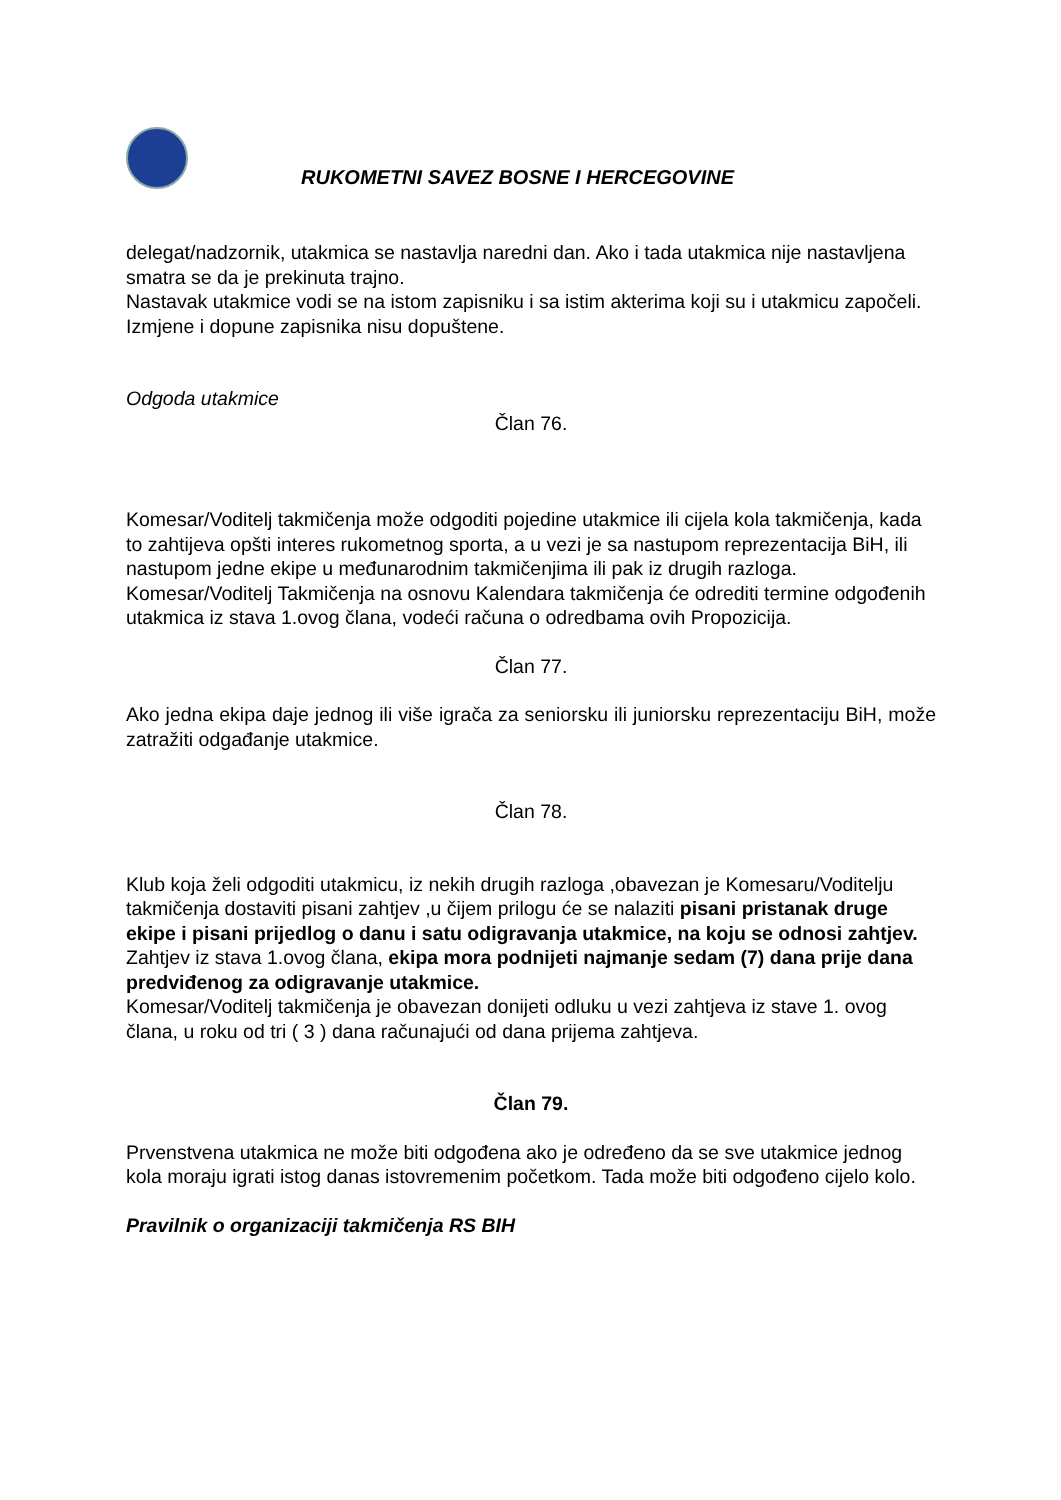RUKOMETNI SAVEZ BOSNE I HERCEGOVINE
delegat/nadzornik, utakmica se nastavlja naredni dan. Ako i tada utakmica nije nastavljena smatra se da je prekinuta trajno.
Nastavak utakmice vodi se na istom zapisniku i sa istim akterima koji su i utakmicu započeli.
Izmjene i dopune zapisnika nisu dopuštene.
Odgoda utakmice
Član 76.
Komesar/Voditelj takmičenja može odgoditi pojedine utakmice ili cijela kola takmičenja, kada to zahtijeva opšti interes rukometnog sporta, a u vezi je sa nastupom reprezentacija BiH, ili nastupom jedne ekipe u međunarodnim takmičenjima ili pak iz drugih razloga.
Komesar/Voditelj Takmičenja na osnovu Kalendara takmičenja će odrediti termine odgođenih utakmica iz stava 1.ovog člana, vodeći računa o odredbama ovih Propozicija.
Član 77.
Ako jedna ekipa daje jednog ili više igrača za seniorsku ili juniorsku reprezentaciju BiH, može zatražiti odgađanje utakmice.
Član 78.
Klub koja želi odgoditi utakmicu, iz nekih drugih razloga ,obavezan je Komesaru/Voditelju takmičenja dostaviti pisani zahtjev ,u čijem prilogu će se nalaziti pisani pristanak druge ekipe i pisani prijedlog o danu i satu odigravanja utakmice, na koju se odnosi zahtjev.
Zahtjev iz stava 1.ovog člana, ekipa mora podnijeti najmanje sedam (7) dana prije dana predviđenog za odigravanje utakmice.
Komesar/Voditelj takmičenja je obavezan donijeti odluku u vezi zahtjeva iz stave 1. ovog člana, u roku od tri ( 3 ) dana računajući od dana prijema zahtjeva.
Član 79.
Prvenstvena utakmica ne može biti odgođena ako je određeno da se sve utakmice jednog kola moraju igrati istog danas istovremenim početkom. Tada može biti odgođeno cijelo kolo.
Pravilnik o organizaciji takmičenja RS BIH